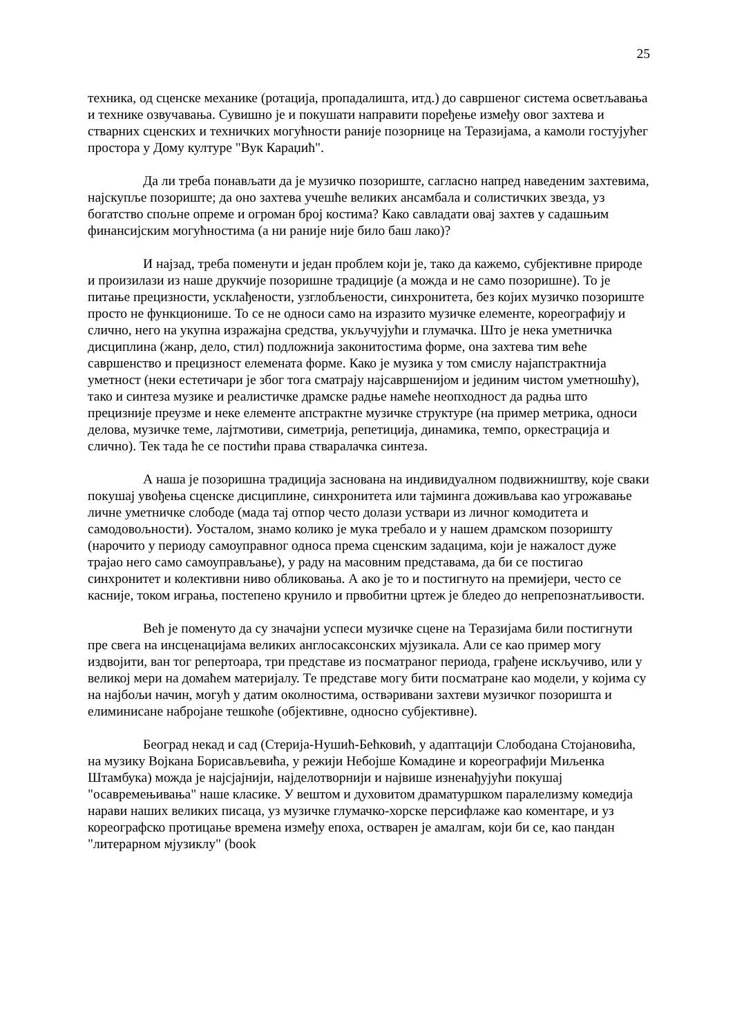25
техника, од сценске механике (ротација, пропадалишта, итд.) до савршеног система осветљавања и технике озвучавања. Сувишно је и покушати направити поређење између овог захтева и стварних сценских и техничких могућности раније позорнице на Теразијама, а камоли гостујућег простора у Дому културе "Вук Караџић".
Да ли треба понављати да је музичко позориште, сагласно напред наведеним захтевима, најскупље позориште; да оно захтева учешће великих ансамбала и солистичких звезда, уз богатство спољне опреме и огроман број костима? Како савладати овај захтев у садашњим финансијским могућностима (а ни раније није било баш лако)?
И најзад, треба поменути и један проблем који је, тако да кажемо, субјективне природе и произилази из наше друкчије позоришне традиције (а можда и не само позоришне). То је питање прецизности, усклађености, узглобљености, синхронитета, без којих музичко позориште просто не функционише. То се не односи само на изразито музичке елементе, кореографију и слично, него на укупна изражајна средства, укључујући и глумачка. Што је нека уметничка дисциплина (жанр, дело, стил) подложнија законитостима форме, она захтева тим веће савршенство и прецизност елемената форме. Како је музика у том смислу најапстрактнија уметност (неки естетичари је због тога сматрају најсавршенијом и јединим чистом уметношћу), тако и синтеза музике и реалистичке драмске радње намеће неопходност да радња што прецизније преузме и неке елементе апстрактне музичке структуре (на пример метрика, односи делова, музичке теме, лајтмотиви, симетрија, репетиција, динамика, темпо, оркестрација и слично). Тек тада ће се постићи права стваралачка синтеза.
А наша је позоришна традиција заснована на индивидуалном подвижништву, које сваки покушај увођења сценске дисциплине, синхронитета или тајминга доживљава као угрожавање личне уметничке слободе (мада тај отпор често долази уствари из личног комодитета и самодовољности). Уосталом, знамо колико је мука требало и у нашем драмском позоришту (нарочито у периоду самоуправног односа према сценским задацима, који је нажалост дуже трајао него само самоуправљање), у раду на масовним представама, да би се постигао синхронитет и колективни ниво обликовања. А ако је то и постигнуто на премијери, често се касније, током играња, постепено крунило и првобитни цртеж је бледео до непрепознатљивости.
Већ је поменуто да су значајни успеси музичке сцене на Теразијама били постигнути пре свега на инсценацијама великих англосаксонских мјузикала. Али се као пример могу издвојити, ван тог репертоара, три представе из посматраног периода, грађене искључиво, или у великој мери на домаћем материјалу. Те представе могу бити посматране као модели, у којима су на најбољи начин, могућ у датим околностима, оствәривани захтеви музичког позоришта и елиминисане набројане тешкоће (објективне, односно субјективне).
Београд некад и сад (Стерија-Нушић-Бећковић, у адаптацији Слободана Стојановића, на музику Војкана Борисављевића, у режији Небојше Комадине и кореографији Миљенка Штамбука) можда је најсјајнији, најделотворнији и највише изненађујући покушај "осавремењивања" наше класике. У вештом и духовитом драматуршком паралелизму комедија нарави наших великих писаца, уз музичке глумачко-хорске персифлаже као коментаре, и уз кореографско протицање времена између епоха, остварен је амалгам, који би се, као пандан "литерарном мјузиклу" (book